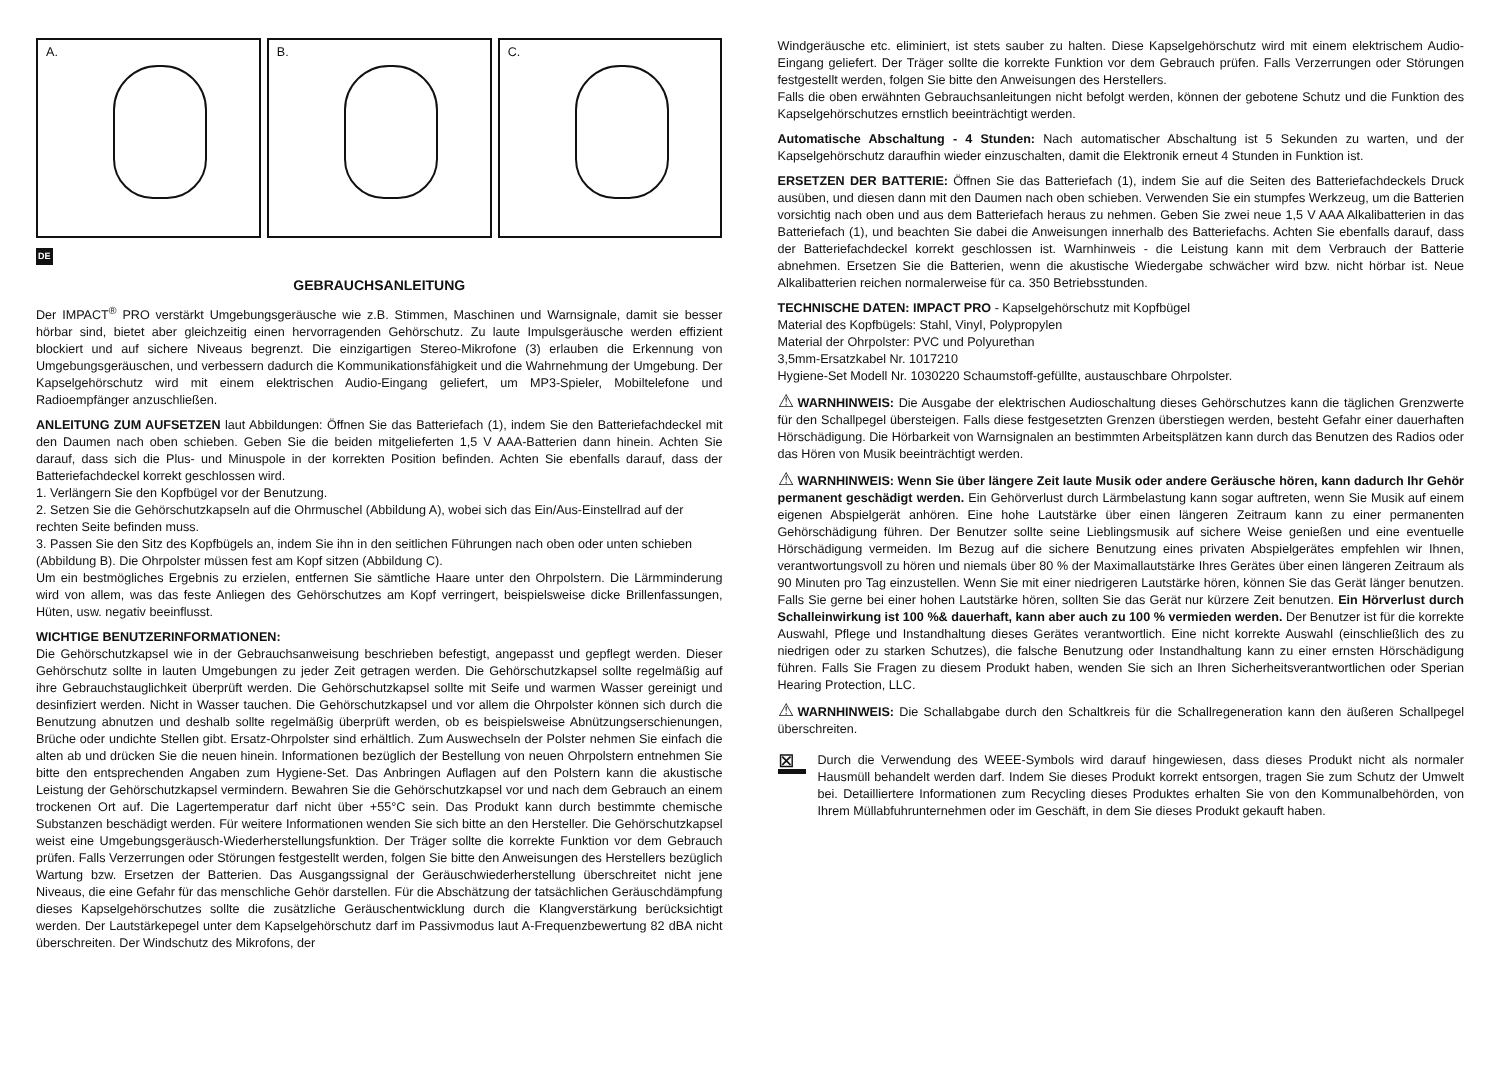A.
B.
C.
DE
GEBRAUCHSANLEITUNG
Der IMPACT<sup>®</sup> PRO verstärkt Umgebungsgeräusche wie z.B. Stimmen, Maschinen und Warnsignale, damit sie besser hörbar sind, bietet aber gleichzeitig einen hervorragenden Gehörschutz. Zu laute Impulsgeräusche werden effizient blockiert und auf sichere Niveaus begrenzt. Die einzigartigen Stereo-Mikrofone (3) erlauben die Erkennung von Umgebungsgeräuschen, und verbessern dadurch die Kommunikationsfähigkeit und die Wahrnehmung der Umgebung. Der Kapselgehörschutz wird mit einem elektrischen Audio-Eingang geliefert, um MP3-Spieler, Mobiltelefone und Radioempfänger anzuschließen.
ANLEITUNG ZUM AUFSETZEN laut Abbildungen: Öffnen Sie das Batteriefach (1), indem Sie den Batteriefachdeckel mit den Daumen nach oben schieben. Geben Sie die beiden mitgelieferten 1,5 V AAA-Batterien dann hinein. Achten Sie darauf, dass sich die Plus- und Minuspole in der korrekten Position befinden. Achten Sie ebenfalls darauf, dass der Batteriefachdeckel korrekt geschlossen wird.
1. Verlängern Sie den Kopfbügel vor der Benutzung.
2. Setzen Sie die Gehörschutzkapseln auf die Ohrmuschel (Abbildung A), wobei sich das Ein/Aus-Einstellrad auf der rechten Seite befinden muss.
3. Passen Sie den Sitz des Kopfbügels an, indem Sie ihn in den seitlichen Führungen nach oben oder unten schieben (Abbildung B). Die Ohrpolster müssen fest am Kopf sitzen (Abbildung C).
Um ein bestmögliches Ergebnis zu erzielen, entfernen Sie sämtliche Haare unter den Ohrpolstern. Die Lärmminderung wird von allem, was das feste Anliegen des Gehörschutzes am Kopf verringert, beispielsweise dicke Brillenfassungen, Hüten, usw. negativ beeinflusst.
WICHTIGE BENUTZERINFORMATIONEN:
Die Gehörschutzkapsel wie in der Gebrauchsanweisung beschrieben befestigt, angepasst und gepflegt werden. Dieser Gehörschutz sollte in lauten Umgebungen zu jeder Zeit getragen werden. Die Gehörschutzkapsel sollte regelmäßig auf ihre Gebrauchstauglichkeit überprüft werden. Die Gehörschutzkapsel sollte mit Seife und warmen Wasser gereinigt und desinfiziert werden. Nicht in Wasser tauchen. Die Gehörschutzkapsel und vor allem die Ohrpolster können sich durch die Benutzung abnutzen und deshalb sollte regelmäßig überprüft werden, ob es beispielsweise Abnützungserschienungen, Brüche oder undichte Stellen gibt. Ersatz-Ohrpolster sind erhältlich. Zum Auswechseln der Polster nehmen Sie einfach die alten ab und drücken Sie die neuen hinein. Informationen bezüglich der Bestellung von neuen Ohrpolstern entnehmen Sie bitte den entsprechenden Angaben zum Hygiene-Set. Das Anbringen Auflagen auf den Polstern kann die akustische Leistung der Gehörschutzkapsel vermindern. Bewahren Sie die Gehörschutzkapsel vor und nach dem Gebrauch an einem trockenen Ort auf. Die Lagertemperatur darf nicht über +55°C sein. Das Produkt kann durch bestimmte chemische Substanzen beschädigt werden. Für weitere Informationen wenden Sie sich bitte an den Hersteller. Die Gehörschutzkapsel weist eine Umgebungsgeräusch-Wiederherstellungsfunktion. Der Träger sollte die korrekte Funktion vor dem Gebrauch prüfen. Falls Verzerrungen oder Störungen festgestellt werden, folgen Sie bitte den Anweisungen des Herstellers bezüglich Wartung bzw. Ersetzen der Batterien. Das Ausgangssignal der Geräuschwiederherstellung überschreitet nicht jene Niveaus, die eine Gefahr für das menschliche Gehör darstellen. Für die Abschätzung der tatsächlichen Geräuschdämpfung dieses Kapselgehörschutzes sollte die zusätzliche Geräuschentwicklung durch die Klangverstärkung berücksichtigt werden. Der Lautstärkepegel unter dem Kapselgehörschutz darf im Passivmodus laut A-Frequenzbewertung 82 dBA nicht überschreiten. Der Windschutz des Mikrofons, der
Windgeräusche etc. eliminiert, ist stets sauber zu halten. Diese Kapselgehörschutz wird mit einem elektrischem Audio-Eingang geliefert. Der Träger sollte die korrekte Funktion vor dem Gebrauch prüfen. Falls Verzerrungen oder Störungen festgestellt werden, folgen Sie bitte den Anweisungen des Herstellers.
Falls die oben erwähnten Gebrauchsanleitungen nicht befolgt werden, können der gebotene Schutz und die Funktion des Kapselgehörschutzes ernstlich beeinträchtigt werden.
Automatische Abschaltung - 4 Stunden: Nach automatischer Abschaltung ist 5 Sekunden zu warten, und der Kapselgehörschutz daraufhin wieder einzuschalten, damit die Elektronik erneut 4 Stunden in Funktion ist.
ERSETZEN DER BATTERIE: Öffnen Sie das Batteriefach (1), indem Sie auf die Seiten des Batteriefachdeckels Druck ausüben, und diesen dann mit den Daumen nach oben schieben. Verwenden Sie ein stumpfes Werkzeug, um die Batterien vorsichtig nach oben und aus dem Batteriefach heraus zu nehmen. Geben Sie zwei neue 1,5 V AAA Alkalibatterien in das Batteriefach (1), und beachten Sie dabei die Anweisungen innerhalb des Batteriefachs. Achten Sie ebenfalls darauf, dass der Batteriefachdeckel korrekt geschlossen ist. Warnhinweis - die Leistung kann mit dem Verbrauch der Batterie abnehmen. Ersetzen Sie die Batterien, wenn die akustische Wiedergabe schwächer wird bzw. nicht hörbar ist. Neue Alkalibatterien reichen normalerweise für ca. 350 Betriebsstunden.
TECHNISCHE DATEN: IMPACT PRO - Kapselgehörschutz mit Kopfbügel
Material des Kopfbügels: Stahl, Vinyl, Polypropylen
Material der Ohrpolster: PVC und Polyurethan
3,5mm-Ersatzkabel Nr. 1017210
Hygiene-Set Modell Nr. 1030220 Schaumstoff-gefüllte, austauschbare Ohrpolster.
⚠ WARNHINWEIS: Die Ausgabe der elektrischen Audioschaltung dieses Gehörschutzes kann die täglichen Grenzwerte für den Schallpegel übersteigen. Falls diese festgesetzten Grenzen überstiegen werden, besteht Gefahr einer dauerhaften Hörschädigung. Die Hörbarkeit von Warnsignalen an bestimmten Arbeitsplätzen kann durch das Benutzen des Radios oder das Hören von Musik beeinträchtigt werden.
⚠ WARNHINWEIS: Wenn Sie über längere Zeit laute Musik oder andere Geräusche hören, kann dadurch Ihr Gehör permanent geschädigt werden. Ein Gehörverlust durch Lärmbelastung kann sogar auftreten, wenn Sie Musik auf einem eigenen Abspielgerät anhören. Eine hohe Lautstärke über einen längeren Zeitraum kann zu einer permanenten Gehörschädigung führen. Der Benutzer sollte seine Lieblingsmusik auf sichere Weise genießen und eine eventuelle Hörschädigung vermeiden. Im Bezug auf die sichere Benutzung eines privaten Abspielgerätes empfehlen wir Ihnen, verantwortungsvoll zu hören und niemals über 80 % der Maximallautstärke Ihres Gerätes über einen längeren Zeitraum als 90 Minuten pro Tag einzustellen. Wenn Sie mit einer niedrigeren Lautstärke hören, können Sie das Gerät länger benutzen. Falls Sie gerne bei einer hohen Lautstärke hören, sollten Sie das Gerät nur kürzere Zeit benutzen. Ein Hörverlust durch Schalleinwirkung ist 100 %& dauerhaft, kann aber auch zu 100 % vermieden werden. Der Benutzer ist für die korrekte Auswahl, Pflege und Instandhaltung dieses Gerätes verantwortlich. Eine nicht korrekte Auswahl (einschließlich des zu niedrigen oder zu starken Schutzes), die falsche Benutzung oder Instandhaltung kann zu einer ernsten Hörschädigung führen. Falls Sie Fragen zu diesem Produkt haben, wenden Sie sich an Ihren Sicherheitsverantwortlichen oder Sperian Hearing Protection, LLC.
⚠ WARNHINWEIS: Die Schallabgabe durch den Schaltkreis für die Schallregeneration kann den äußeren Schallpegel überschreiten.
⊠
Durch die Verwendung des WEEE-Symbols wird darauf hingewiesen, dass dieses Produkt nicht als normaler Hausmüll behandelt werden darf. Indem Sie dieses Produkt korrekt entsorgen, tragen Sie zum Schutz der Umwelt bei. Detailliertere Informationen zum Recycling dieses Produktes erhalten Sie von den Kommunalbehörden, von Ihrem Müllabfuhrunternehmen oder im Geschäft, in dem Sie dieses Produkt gekauft haben.